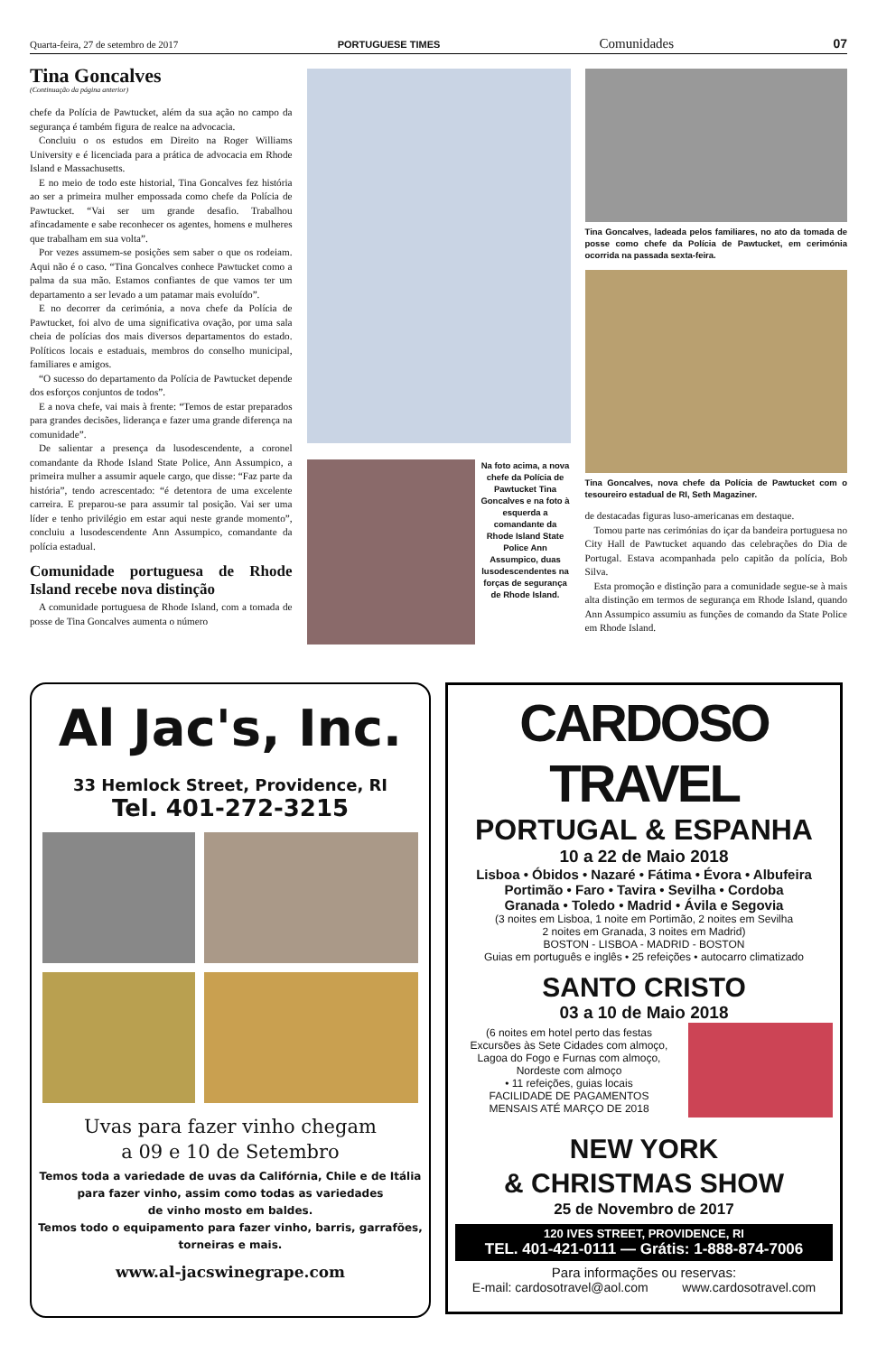Quarta-feira, 27 de setembro de 2017 PORTUGUESE TIMES Comunidades 07
Tina Goncalves
(Continuação da página anterior)
chefe da Polícia de Pawtucket, além da sua ação no campo da segurança é também figura de realce na advocacia.
Concluiu o os estudos em Direito na Roger Williams University e é licenciada para a prática de advocacia em Rhode Island e Massachusetts.
E no meio de todo este historial, Tina Goncalves fez história ao ser a primeira mulher empossada como chefe da Polícia de Pawtucket. “Vai ser um grande desafio. Trabalhou afincadamente e sabe reconhecer os agentes, homens e mulheres que trabalham em sua volta”.
Por vezes assumem-se posições sem saber o que os rodeiam. Aqui não é o caso. “Tina Goncalves conhece Pawtucket como a palma da sua mão. Estamos confiantes de que vamos ter um departamento a ser levado a um patamar mais evoluído”.
E no decorrer da cerimónia, a nova chefe da Polícia de Pawtucket, foi alvo de uma significativa ovação, por uma sala cheia de polícias dos mais diversos departamentos do estado. Políticos locais e estaduais, membros do conselho municipal, familiares e amigos.
“O sucesso do departamento da Polícia de Pawtucket depende dos esforços conjuntos de todos”.
E a nova chefe, vai mais à frente: “Temos de estar preparados para grandes decisões, liderança e fazer uma grande diferença na comunidade”.
De salientar a presença da lusodescendente, a coronel comandante da Rhode Island State Police, Ann Assumpico, a primeira mulher a assumir aquele cargo, que disse: “Faz parte da história”, tendo acrescentado: “é detentora de uma excelente carreira. E preparou-se para assumir tal posição. Vai ser uma líder e tenho privilégio em estar aqui neste grande momento”, concluiu a lusodescendente Ann Assumpico, comandante da polícia estadual.
Comunidade portuguesa de Rhode Island recebe nova distinção
A comunidade portuguesa de Rhode Island, com a tomada de posse de Tina Goncalves aumenta o número
Na foto acima, a nova chefe da Polícia de Pawtucket Tina Goncalves e na foto à esquerda a comandante da Rhode Island State Police Ann Assumpico, duas lusodescendentes na forças de segurança de Rhode Island.
Tina Goncalves, ladeada pelos familiares, no ato da tomada de posse como chefe da Polícia de Pawtucket, em cerimónia ocorrida na passada sexta-feira.
Tina Goncalves, nova chefe da Polícia de Pawtucket com o tesoureiro estadual de RI, Seth Magaziner.
de destacadas figuras luso-americanas em destaque.
Tomou parte nas cerimónias do içar da bandeira portuguesa no City Hall de Pawtucket aquando das celebrações do Dia de Portugal. Estava acompanhada pelo capitão da polícia, Bob Silva.
Esta promoção e distinção para a comunidade segue-se à mais alta distinção em termos de segurança em Rhode Island, quando Ann Assumpico assumiu as funções de comando da State Police em Rhode Island.
Al Jac's, Inc.
33 Hemlock Street, Providence, RI
Tel. 401-272-3215
Uvas para fazer vinho chegam
a 09 e 10 de Setembro
Temos toda a variedade de uvas da Califórnia, Chile e de Itália
para fazer vinho, assim como todas as variedades
de vinho mosto em baldes.
Temos todo o equipamento para fazer vinho, barris, garrafões,
torneiras e mais.
www.al-jacswinegrape.com
CARDOSO TRAVEL
PORTUGAL & ESPANHA
10 a 22 de Maio 2018
Lisboa • Óbidos • Nazaré • Fátima • Évora • Albufeira
Portimão • Faro • Tavira • Sevilha • Cordoba
Granada • Toledo • Madrid • Ávila e Segovia
(3 noites em Lisboa, 1 noite em Portimão, 2 noites em Sevilha
2 noites em Granada, 3 noites em Madrid)
BOSTON - LISBOA - MADRID - BOSTON
Guias em português e inglês • 25 refeições • autocarro climatizado
SANTO CRISTO
03 a 10 de Maio 2018
(6 noites em hotel perto das festas
Excursões às Sete Cidades com almoço,
Lagoa do Fogo e Furnas com almoço,
Nordeste com almoço
• 11 refeições, guias locais
FACILIDADE DE PAGAMENTOS
MENSAIS ATÉ MARÇO DE 2018
NEW YORK
& CHRISTMAS SHOW
25 de Novembro de 2017
120 IVES STREET, PROVIDENCE, RI
TEL. 401-421-0111 — Grátis: 1-888-874-7006
Para informações ou reservas:
E-mail: cardosotravel@aol.com www.cardosotravel.com